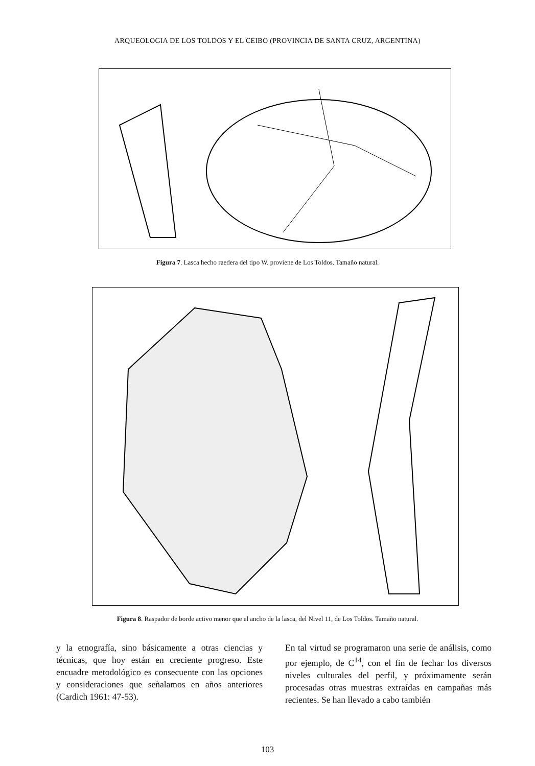ARQUEOLOGIA DE LOS TOLDOS Y EL CEIBO (PROVINCIA DE SANTA CRUZ, ARGENTINA)
Figura 7. Lasca hecho raedera del tipo W. proviene de Los Toldos. Tamaño natural.
Figura 8. Raspador de borde activo menor que el ancho de la lasca, del Nivel 11, de Los Toldos. Tamaño natural.
y la etnografía, sino básicamente a otras ciencias y técnicas, que hoy están en creciente progreso. Este encuadre metodológico es consecuente con las opciones y consideraciones que señalamos en años anteriores (Cardich 1961: 47-53).
En tal virtud se programaron una serie de análisis, como por ejemplo, de C<sup>14</sup>, con el fin de fechar los diversos niveles culturales del perfil, y próximamente serán procesadas otras muestras extraídas en campañas más recientes. Se han llevado a cabo también
103